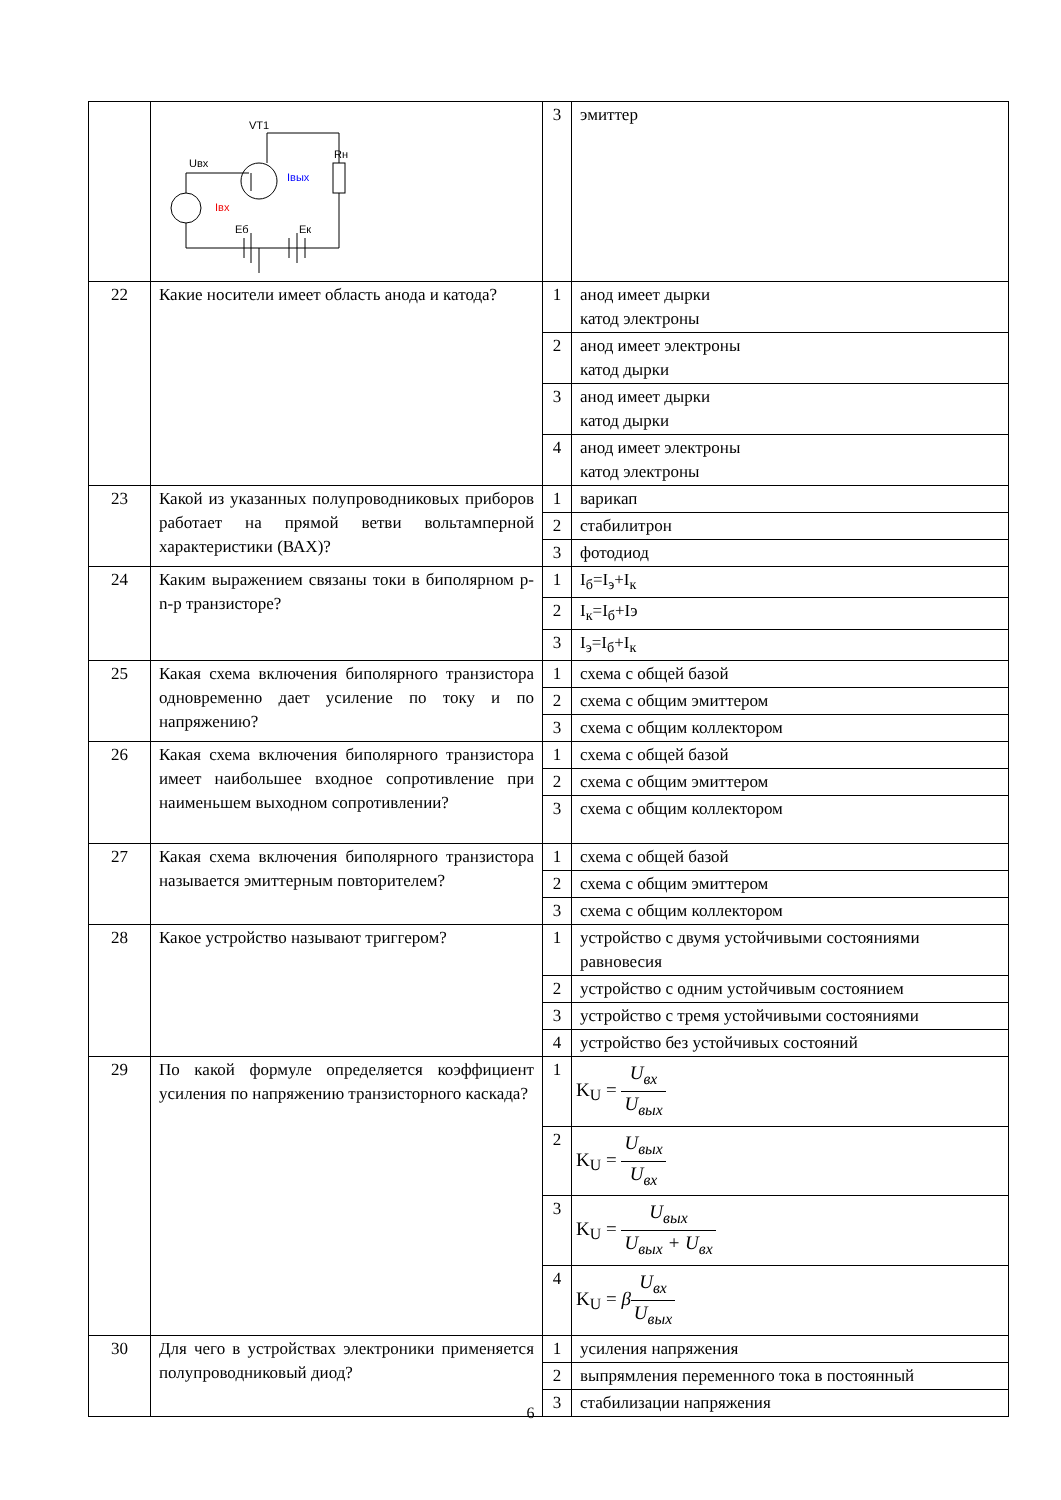| | VT1 Uвх Rн Iвых Iвх Еб Ек | 3 | эмиттер |
| 22 | Какие носители имеет область анода и катода? | 1 | анод имеет дырки катод электроны |
| | | 2 | анод имеет электроны катод дырки |
| | | 3 | анод имеет дырки катод дырки |
| | | 4 | анод имеет электроны катод электроны |
| 23 | Какой из указанных полупроводниковых приборов работает на прямой ветви вольтамперной характеристики (ВАХ)? | 1 | варикап |
| | | 2 | стабилитрон |
| | | 3 | фотодиод |
| 24 | Каким выражением связаны токи в биполярном p-n-p транзисторе? | 1 | I<sub>б</sub>=I<sub>э</sub>+I<sub>к</sub> |
| | | 2 | I<sub>к</sub>=I<sub>б</sub>+Iэ |
| | | 3 | I<sub>э</sub>=I<sub>б</sub>+I<sub>к</sub> |
| 25 | Какая схема включения биполярного транзистора одновременно дает усиление по току и по напряжению? | 1 | схема с общей базой |
| | | 2 | схема с общим эмиттером |
| | | 3 | схема с общим коллектором |
| 26 | Какая схема включения биполярного транзистора имеет наибольшее входное сопротивление при наименьшем выходном сопротивлении? | 1 | схема с общей базой |
| | | 2 | схема с общим эмиттером |
| | | 3 | схема с общим коллектором |
| 27 | Какая схема включения биполярного транзистора называется эмиттерным повторителем? | 1 | схема с общей базой |
| | | 2 | схема с общим эмиттером |
| | | 3 | схема с общим коллектором |
| 28 | Какое устройство называют триггером? | 1 | устройство с двумя устойчивыми состояниями равновесия |
| | | 2 | устройство с одним устойчивым состоянием |
| | | 3 | устройство с тремя устойчивыми состояниями |
| | | 4 | устройство без устойчивых состояний |
| 29 | По какой формуле определяется коэффициент усиления по напряжению транзисторного каскада? | 1 | K<sub>U</sub> = U<sub>вх</sub> U<sub>вых</sub> |
| | | 2 | K<sub>U</sub> = U<sub>вых</sub> U<sub>вх</sub> |
| | | 3 | K<sub>U</sub> = U<sub>вых</sub> U<sub>вых</sub> + U<sub>вх</sub> |
| | | 4 | K<sub>U</sub> = β U<sub>вх</sub> U<sub>вых</sub> |
| 30 | Для чего в устройствах электроники применяется полупроводниковый диод? | 1 | усиления напряжения |
| | | 2 | выпрямления переменного тока в постоянный |
| | | 3 | стабилизации напряжения |
6